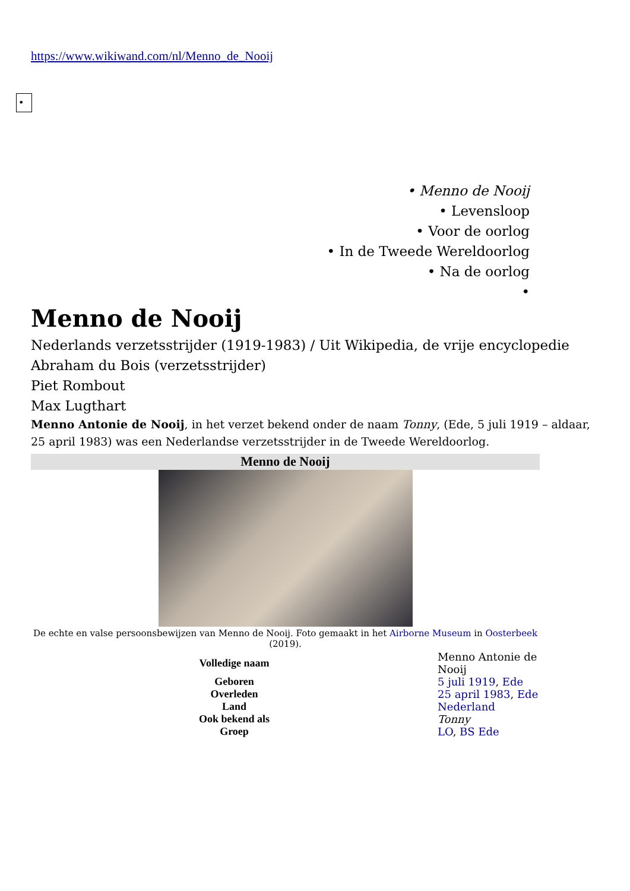https://www.wikiwand.com/nl/Menno_de_Nooij
•
• Menno de Nooij
• Levensloop
• Voor de oorlog
• In de Tweede Wereldoorlog
• Na de oorlog
•
Menno de Nooij
Nederlands verzetsstrijder (1919-1983) / Uit Wikipedia, de vrije encyclopedie
Abraham du Bois (verzetsstrijder)
Piet Rombout
Max Lugthart
Menno Antonie de Nooij, in het verzet bekend onder de naam Tonny, (Ede, 5 juli 1919 – aldaar, 25 april 1983) was een Nederlandse verzetsstrijder in de Tweede Wereldoorlog.
Menno de Nooij
De echte en valse persoonsbewijzen van Menno de Nooij. Foto gemaakt in het Airborne Museum in Oosterbeek (2019).
| Volledige naam | Menno Antonie de Nooij |
| Geboren | 5 juli 1919 , Ede |
| Overleden | 25 april 1983 , Ede |
| Land | Nederland |
| Ook bekend als | Tonny |
| Groep | LO , BS Ede |